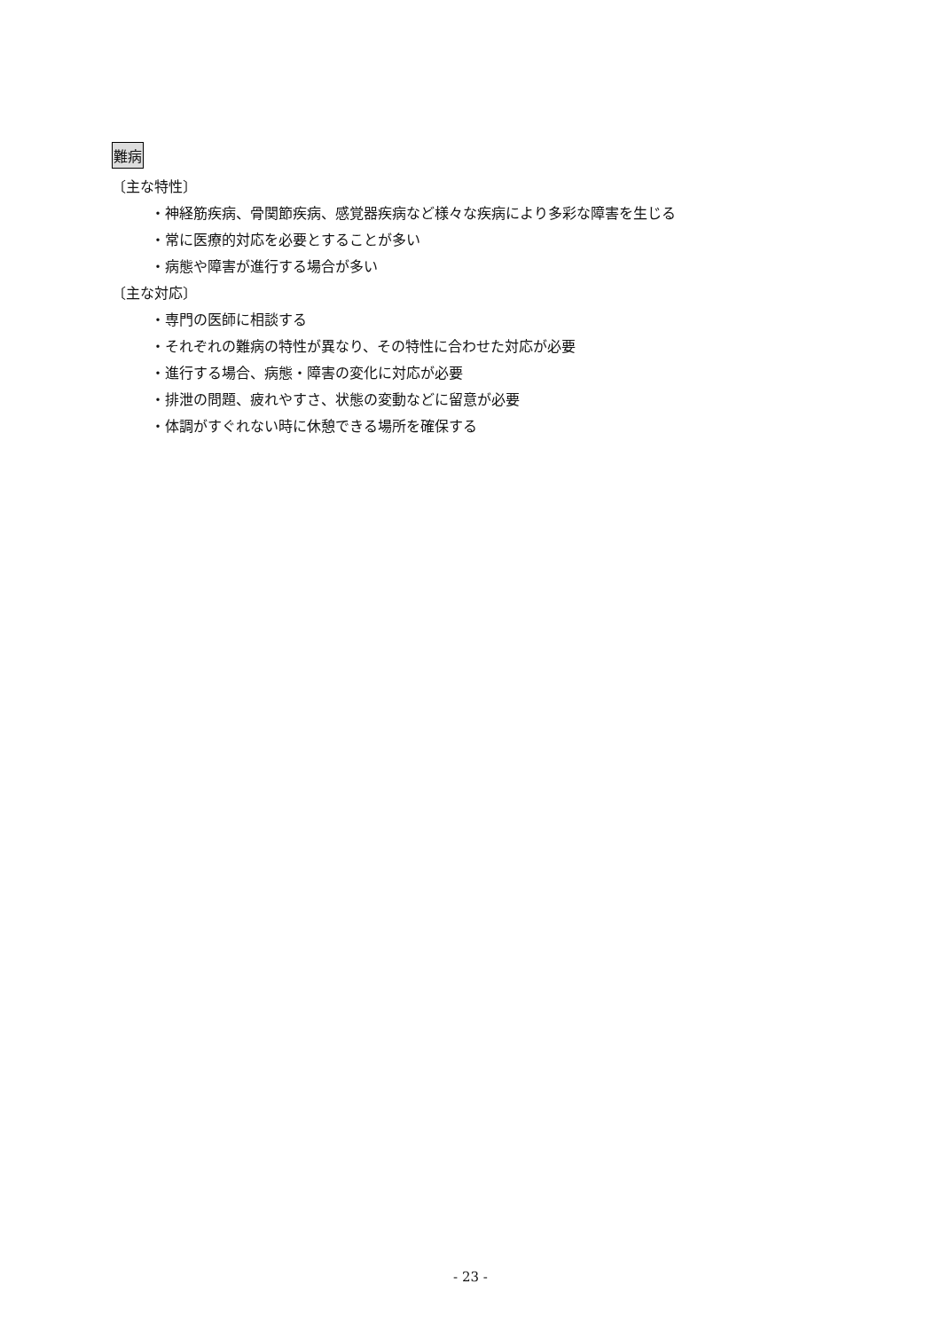難病
〔主な特性〕
・神経筋疾病、骨関節疾病、感覚器疾病など様々な疾病により多彩な障害を生じる
・常に医療的対応を必要とすることが多い
・病態や障害が進行する場合が多い
〔主な対応〕
・専門の医師に相談する
・それぞれの難病の特性が異なり、その特性に合わせた対応が必要
・進行する場合、病態・障害の変化に対応が必要
・排泄の問題、疲れやすさ、状態の変動などに留意が必要
・体調がすぐれない時に休憩できる場所を確保する
- 23 -